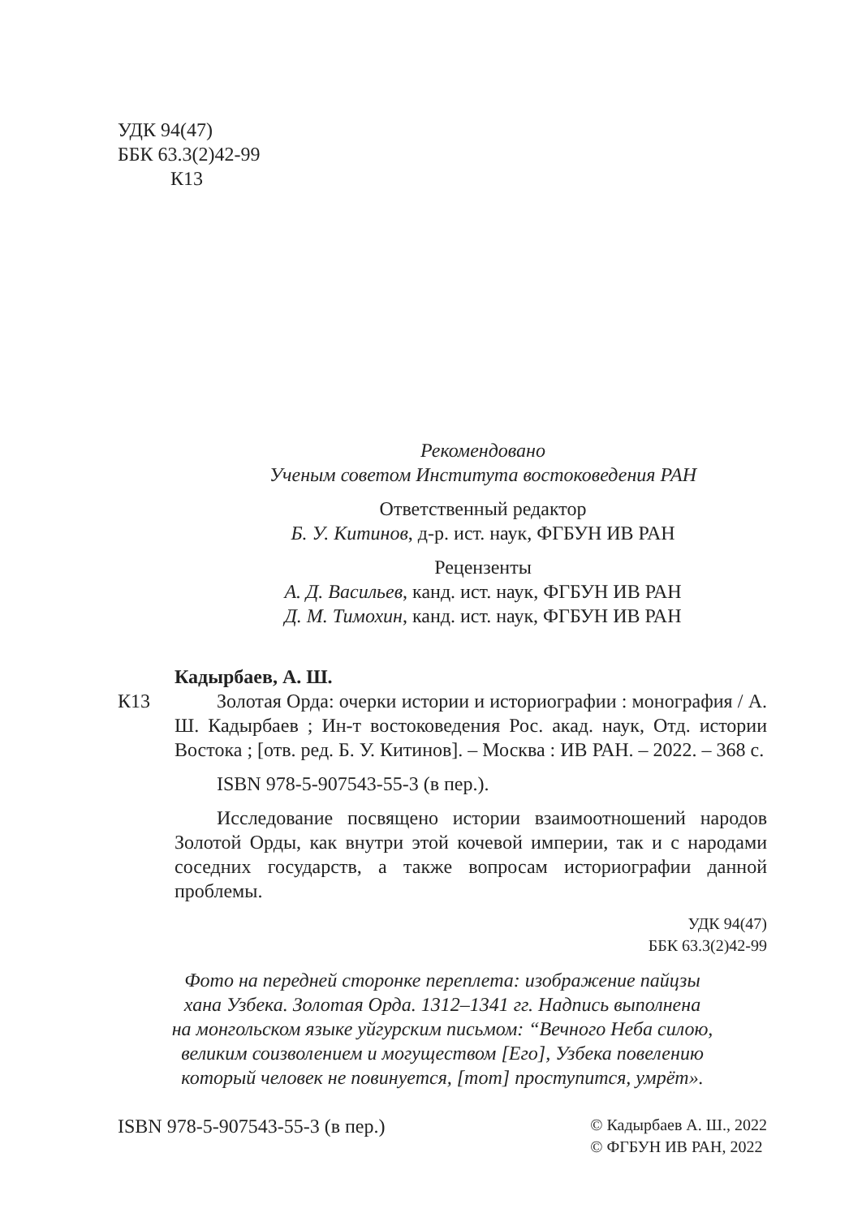УДК 94(47)
ББК 63.3(2)42-99
К13
Рекомендовано
Ученым советом Института востоковедения РАН
Ответственный редактор
Б. У. Китинов, д-р. ист. наук, ФГБУН ИВ РАН
Рецензенты
А. Д. Васильев, канд. ист. наук, ФГБУН ИВ РАН
Д. М. Тимохин, канд. ист. наук, ФГБУН ИВ РАН
К13
Кадырбаев, А. Ш.
Золотая Орда: очерки истории и историографии : монография / А. Ш. Кадырбаев ; Ин-т востоковедения Рос. акад. наук, Отд. истории Востока ; [отв. ред. Б. У. Китинов]. – Москва : ИВ РАН. – 2022. – 368 с.
ISBN 978-5-907543-55-3 (в пер.).
Исследование посвящено истории взаимоотношений народов Золотой Орды, как внутри этой кочевой империи, так и с народами соседних государств, а также вопросам историографии данной проблемы.
УДК 94(47)
ББК 63.3(2)42-99
Фото на передней сторонке переплета: изображение пайцзы
хана Узбека. Золотая Орда. 1312–1341 гг. Надпись выполнена
на монгольском языке уйгурским письмом: “Вечного Неба силою,
великим соизволением и могуществом [Его], Узбека повелению
который человек не повинуется, [тот] проступится, умрёт».
ISBN 978-5-907543-55-3 (в пер.)
© Кадырбаев А. Ш., 2022
© ФГБУН ИВ РАН, 2022